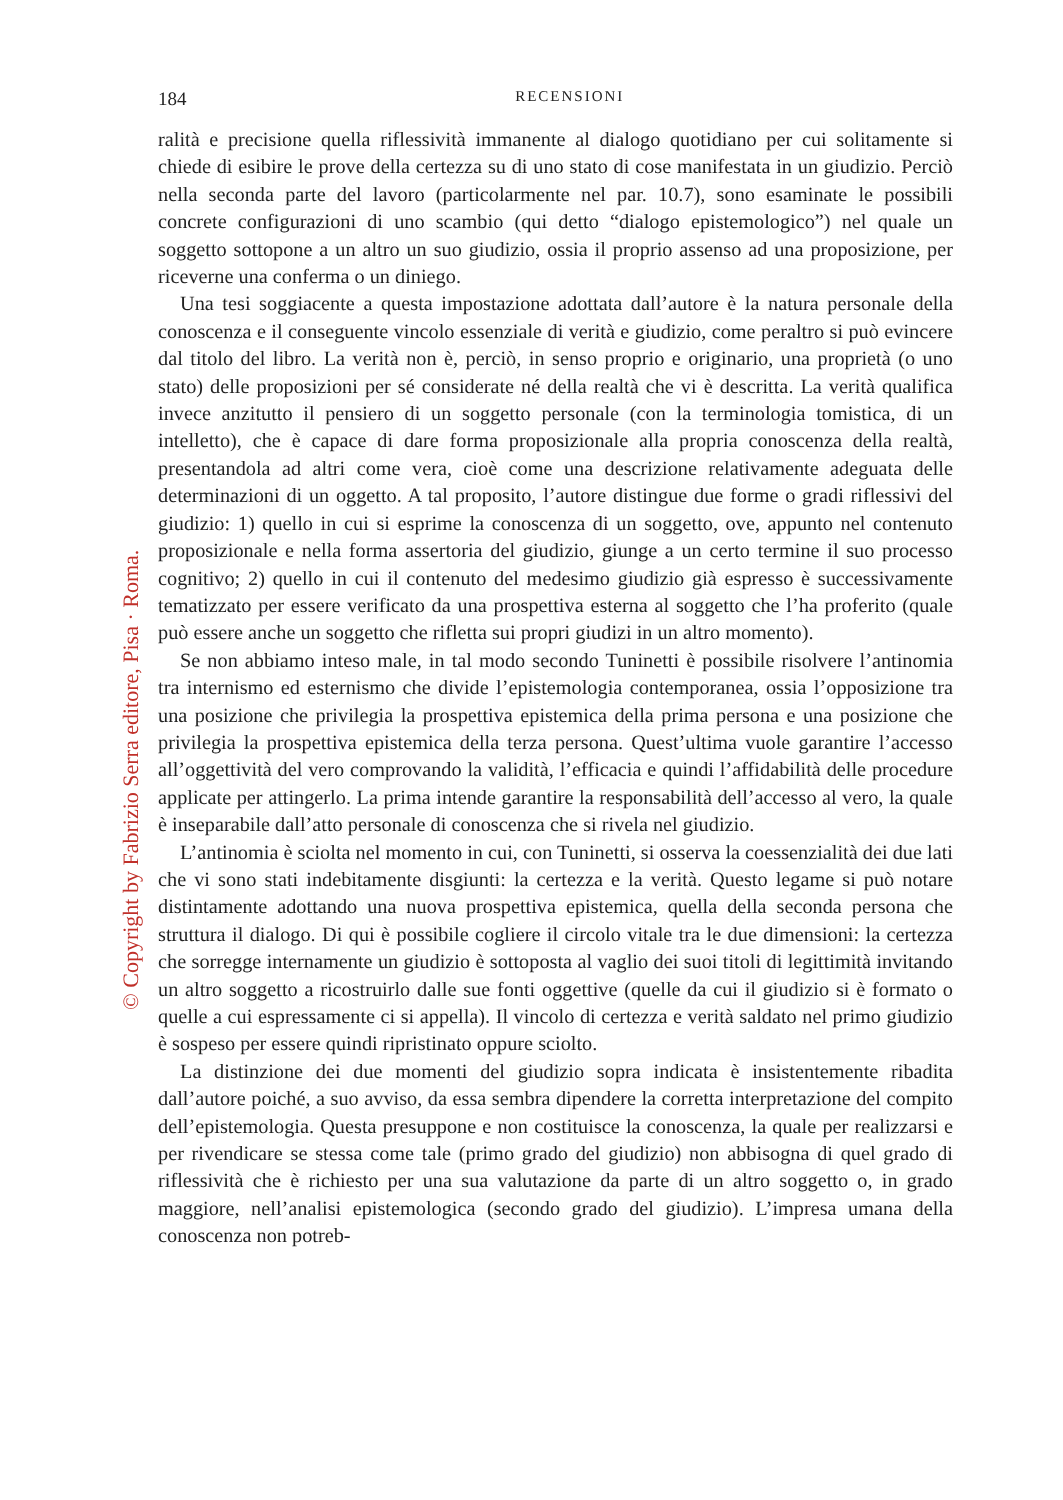184
RECENSIONI
ralità e precisione quella riflessività immanente al dialogo quotidiano per cui solitamente si chiede di esibire le prove della certezza su di uno stato di cose manifestata in un giudizio. Perciò nella seconda parte del lavoro (particolarmente nel par. 10.7), sono esaminate le possibili concrete configurazioni di uno scambio (qui detto “dialogo epistemologico”) nel quale un soggetto sottopone a un altro un suo giudizio, ossia il proprio assenso ad una proposizione, per riceverne una conferma o un diniego.
Una tesi soggiacente a questa impostazione adottata dall’autore è la natura personale della conoscenza e il conseguente vincolo essenziale di verità e giudizio, come peraltro si può evincere dal titolo del libro. La verità non è, perciò, in senso proprio e originario, una proprietà (o uno stato) delle proposizioni per sé considerate né della realtà che vi è descritta. La verità qualifica invece anzitutto il pensiero di un soggetto personale (con la terminologia tomistica, di un intelletto), che è capace di dare forma proposizionale alla propria conoscenza della realtà, presentandola ad altri come vera, cioè come una descrizione relativamente adeguata delle determinazioni di un oggetto. A tal proposito, l’autore distingue due forme o gradi riflessivi del giudizio: 1) quello in cui si esprime la conoscenza di un soggetto, ove, appunto nel contenuto proposizionale e nella forma assertoria del giudizio, giunge a un certo termine il suo processo cognitivo; 2) quello in cui il contenuto del medesimo giudizio già espresso è successivamente tematizzato per essere verificato da una prospettiva esterna al soggetto che l’ha proferito (quale può essere anche un soggetto che rifletta sui propri giudizi in un altro momento).
Se non abbiamo inteso male, in tal modo secondo Tuninetti è possibile risolvere l’antinomia tra internismo ed esternismo che divide l’epistemologia contemporanea, ossia l’opposizione tra una posizione che privilegia la prospettiva epistemica della prima persona e una posizione che privilegia la prospettiva epistemica della terza persona. Quest’ultima vuole garantire l’accesso all’oggettività del vero comprovando la validità, l’efficacia e quindi l’affidabilità delle procedure applicate per attingerlo. La prima intende garantire la responsabilità dell’accesso al vero, la quale è inseparabile dall’atto personale di conoscenza che si rivela nel giudizio.
L’antinomia è sciolta nel momento in cui, con Tuninetti, si osserva la coessenzialità dei due lati che vi sono stati indebitamente disgiunti: la certezza e la verità. Questo legame si può notare distintamente adottando una nuova prospettiva epistemica, quella della seconda persona che struttura il dialogo. Di qui è possibile cogliere il circolo vitale tra le due dimensioni: la certezza che sorregge internamente un giudizio è sottoposta al vaglio dei suoi titoli di legittimità invitando un altro soggetto a ricostruirlo dalle sue fonti oggettive (quelle da cui il giudizio si è formato o quelle a cui espressamente ci si appella). Il vincolo di certezza e verità saldato nel primo giudizio è sospeso per essere quindi ripristinato oppure sciolto.
La distinzione dei due momenti del giudizio sopra indicata è insistentemente ribadita dall’autore poiché, a suo avviso, da essa sembra dipendere la corretta interpretazione del compito dell’epistemologia. Questa presuppone e non costituisce la conoscenza, la quale per realizzarsi e per rivendicare se stessa come tale (primo grado del giudizio) non abbisogna di quel grado di riflessività che è richiesto per una sua valutazione da parte di un altro soggetto o, in grado maggiore, nell’analisi epistemologica (secondo grado del giudizio). L’impresa umana della conoscenza non potreb-
© Copyright by Fabrizio Serra editore, Pisa · Roma.